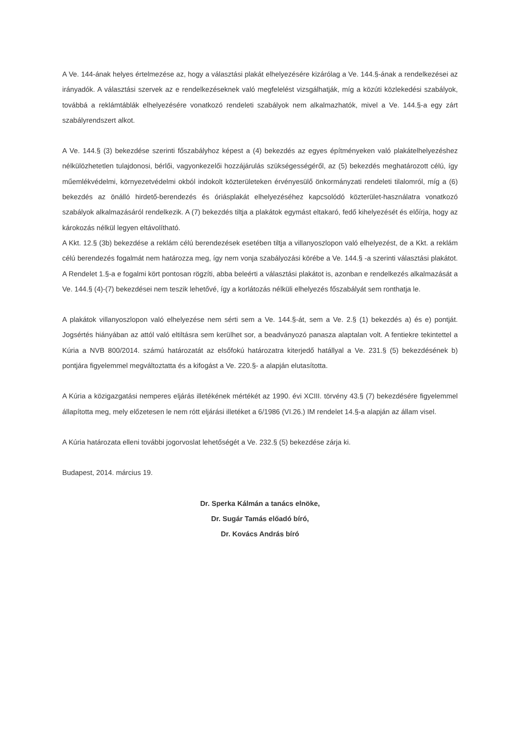A Ve. 144-ának helyes értelmezése az, hogy a választási plakát elhelyezésére kizárólag a Ve. 144.§-ának a rendelkezései az irányadók. A választási szervek az e rendelkezéseknek való megfelelést vizsgálhatják, míg a közúti közlekedési szabályok, továbbá a reklámtáblák elhelyezésére vonatkozó rendeleti szabályok nem alkalmazhatók, mivel a Ve. 144.§-a egy zárt szabályrendszert alkot.
A Ve. 144.§ (3) bekezdése szerinti főszabályhoz képest a (4) bekezdés az egyes építményeken való plakátelhelyezéshez nélkülözhetetlen tulajdonosi, bérlői, vagyonkezelői hozzájárulás szükségességéről, az (5) bekezdés meghatározott célú, így műemlékvédelmi, környezetvédelmi okból indokolt közterületeken érvényesülő önkormányzati rendeleti tilalomról, míg a (6) bekezdés az önálló hirdető-berendezés és óriásplakát elhelyezéséhez kapcsolódó közterület-használatra vonatkozó szabályok alkalmazásáról rendelkezik. A (7) bekezdés tiltja a plakátok egymást eltakaró, fedő kihelyezését és előírja, hogy az károkozás nélkül legyen eltávolítható.
A Kkt. 12.§ (3b) bekezdése a reklám célú berendezések esetében tiltja a villanyoszlopon való elhelyezést, de a Kkt. a reklám célú berendezés fogalmát nem határozza meg, így nem vonja szabályozási körébe a Ve. 144.§ -a szerinti választási plakátot. A Rendelet 1.§-a e fogalmi kört pontosan rögzíti, abba beleérti a választási plakátot is, azonban e rendelkezés alkalmazását a Ve. 144.§ (4)-(7) bekezdései nem teszik lehetővé, így a korlátozás nélküli elhelyezés főszabályát sem ronthatja le.
A plakátok villanyoszlopon való elhelyezése nem sérti sem a Ve. 144.§-át, sem a Ve. 2.§ (1) bekezdés a) és e) pontját. Jogsértés hiányában az attól való eltiltásra sem kerülhet sor, a beadványozó panasza alaptalan volt. A fentiekre tekintettel a Kúria a NVB 800/2014. számú határozatát az elsőfokú határozatra kiterjedő hatállyal a Ve. 231.§ (5) bekezdésének b) pontjára figyelemmel megváltoztatta és a kifogást a Ve. 220.§- a alapján elutasította.
A Kúria a közigazgatási nemperes eljárás illetékének mértékét az 1990. évi XCIII. törvény 43.§ (7) bekezdésére figyelemmel állapította meg, mely előzetesen le nem rótt eljárási illetéket a 6/1986 (VI.26.) IM rendelet 14.§-a alapján az állam visel.
A Kúria határozata elleni további jogorvoslat lehetőségét a Ve. 232.§ (5) bekezdése zárja ki.
Budapest, 2014. március 19.
Dr. Sperka Kálmán a tanács elnöke,
Dr. Sugár Tamás előadó bíró,
Dr. Kovács András bíró